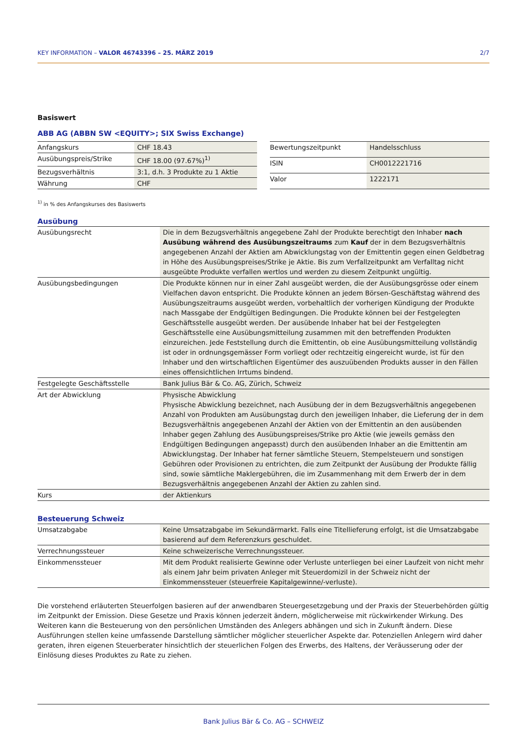KEY INFORMATION – VALOR 46743396 – 25. MÄRZ 2019 2/7
Basiswert
ABB AG (ABBN SW <EQUITY>; SIX Swiss Exchange)
| Anfangskurs | CHF 18.43 |
| Ausübungspreis/Strike | CHF 18.00 (97.67%)<sup>1)</sup> |
| Bezugsverhältnis | 3:1, d.h. 3 Produkte zu 1 Aktie |
| Währung | CHF |
| Bewertungszeitpunkt | Handelsschluss |
| ISIN | CH0012221716 |
| Valor | 1222171 |
<sup>1)</sup> in % des Anfangskurses des Basiswerts
Ausübung
| Ausübungsrecht | Die in dem Bezugsverhältnis angegebene Zahl der Produkte berechtigt den Inhaber nach Ausübung während des Ausübungszeitraums zum Kauf der in dem Bezugsverhältnis angegebenen Anzahl der Aktien am Abwicklungstag von der Emittentin gegen einen Geldbetrag in Höhe des Ausübungspreises/Strike je Aktie. Bis zum Verfallzeitpunkt am Verfalltag nicht ausgeübte Produkte verfallen wertlos und werden zu diesem Zeitpunkt ungültig. |
| Ausübungsbedingungen | Die Produkte können nur in einer Zahl ausgeübt werden, die der Ausübungsgrösse oder einem Vielfachen davon entspricht. Die Produkte können an jedem Börsen-Geschäftstag während des Ausübungszeitraums ausgeübt werden, vorbehaltlich der vorherigen Kündigung der Produkte nach Massgabe der Endgültigen Bedingungen. Die Produkte können bei der Festgelegten Geschäftsstelle ausgeübt werden. Der ausübende Inhaber hat bei der Festgelegten Geschäftsstelle eine Ausübungsmitteilung zusammen mit den betreffenden Produkten einzureichen. Jede Feststellung durch die Emittentin, ob eine Ausübungsmitteilung vollständig ist oder in ordnungsgemässer Form vorliegt oder rechtzeitig eingereicht wurde, ist für den Inhaber und den wirtschaftlichen Eigentümer des auszuübenden Produkts ausser in den Fällen eines offensichtlichen Irrtums bindend. |
| Festgelegte Geschäftsstelle | Bank Julius Bär & Co. AG, Zürich, Schweiz |
| Art der Abwicklung | Physische Abwicklung Physische Abwicklung bezeichnet, nach Ausübung der in dem Bezugsverhältnis angegebenen Anzahl von Produkten am Ausübungstag durch den jeweiligen Inhaber, die Lieferung der in dem Bezugsverhältnis angegebenen Anzahl der Aktien von der Emittentin an den ausübenden Inhaber gegen Zahlung des Ausübungspreises/Strike pro Aktie (wie jeweils gemäss den Endgültigen Bedingungen angepasst) durch den ausübenden Inhaber an die Emittentin am Abwicklungstag. Der Inhaber hat ferner sämtliche Steuern, Stempelsteuern und sonstigen Gebühren oder Provisionen zu entrichten, die zum Zeitpunkt der Ausübung der Produkte fällig sind, sowie sämtliche Maklergebühren, die im Zusammenhang mit dem Erwerb der in dem Bezugsverhältnis angegebenen Anzahl der Aktien zu zahlen sind. |
| Kurs | der Aktienkurs |
Besteuerung Schweiz
| Umsatzabgabe | Keine Umsatzabgabe im Sekundärmarkt. Falls eine Titellieferung erfolgt, ist die Umsatzabgabe basierend auf dem Referenzkurs geschuldet. |
| Verrechnungssteuer | Keine schweizerische Verrechnungssteuer. |
| Einkommenssteuer | Mit dem Produkt realisierte Gewinne oder Verluste unterliegen bei einer Laufzeit von nicht mehr als einem Jahr beim privaten Anleger mit Steuerdomizil in der Schweiz nicht der Einkommenssteuer (steuerfreie Kapitalgewinne/-verluste). |
Die vorstehend erläuterten Steuerfolgen basieren auf der anwendbaren Steuergesetzgebung und der Praxis der Steuerbehörden gültig im Zeitpunkt der Emission. Diese Gesetze und Praxis können jederzeit ändern, möglicherweise mit rückwirkender Wirkung. Des Weiteren kann die Besteuerung von den persönlichen Umständen des Anlegers abhängen und sich in Zukunft ändern. Diese Ausführungen stellen keine umfassende Darstellung sämtlicher möglicher steuerlicher Aspekte dar. Potenziellen Anlegern wird daher geraten, ihren eigenen Steuerberater hinsichtlich der steuerlichen Folgen des Erwerbs, des Haltens, der Veräusserung oder der Einlösung dieses Produktes zu Rate zu ziehen.
Bank Julius Bär & Co. AG – SCHWEIZ